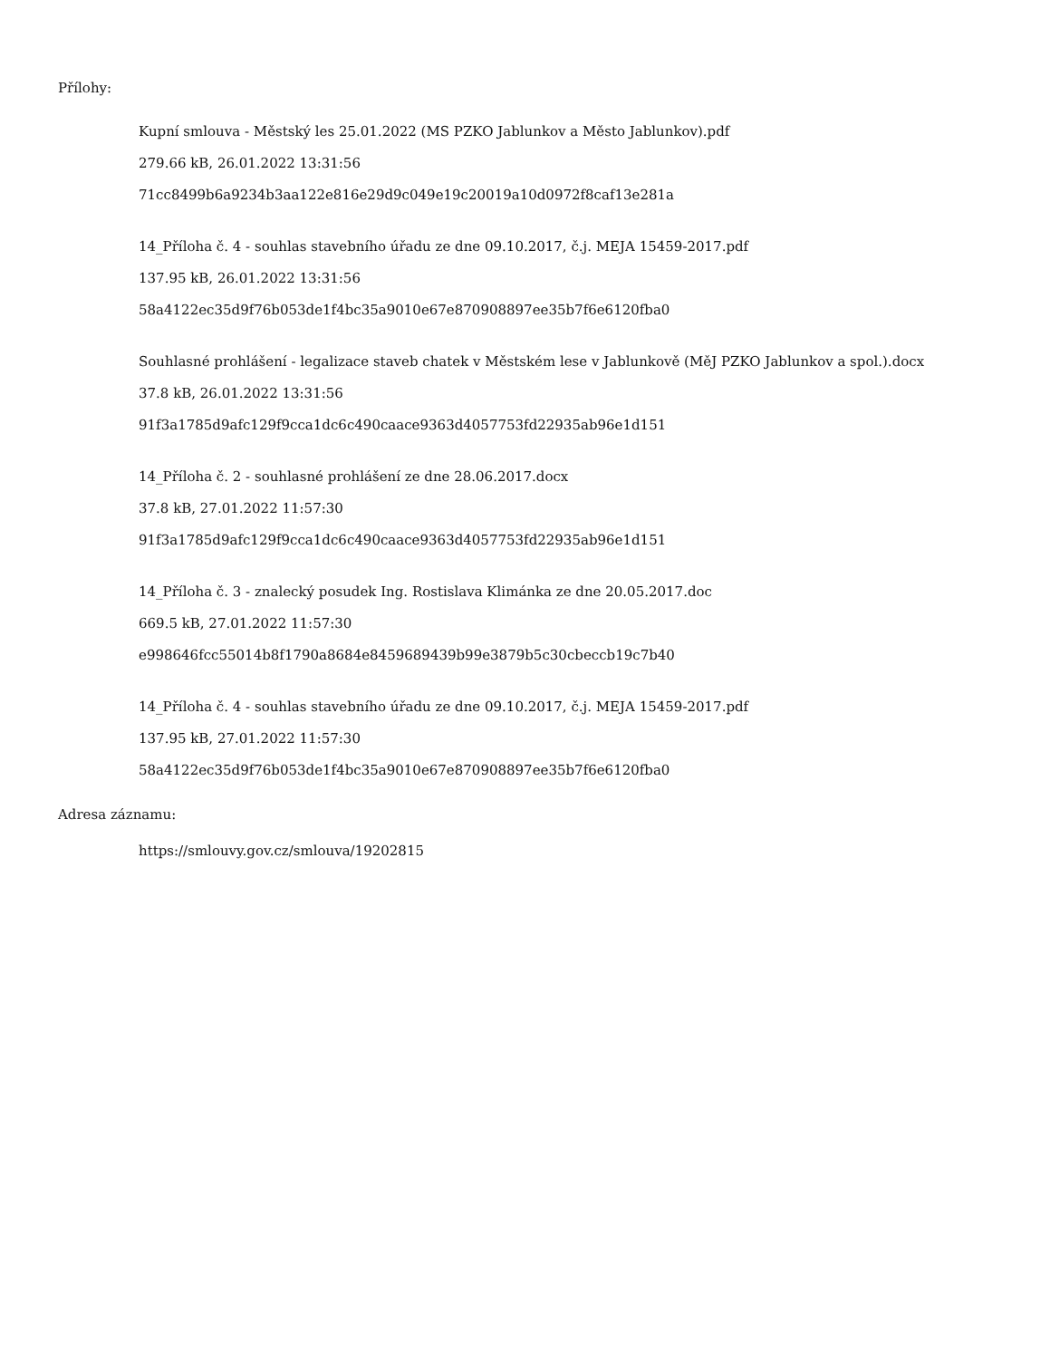Přílohy:
Kupní smlouva - Městský les 25.01.2022 (MS PZKO Jablunkov a Město Jablunkov).pdf
279.66 kB, 26.01.2022 13:31:56
71cc8499b6a9234b3aa122e816e29d9c049e19c20019a10d0972f8caf13e281a
14_Příloha č. 4 - souhlas stavebního úřadu ze dne 09.10.2017, č.j. MEJA 15459-2017.pdf
137.95 kB, 26.01.2022 13:31:56
58a4122ec35d9f76b053de1f4bc35a9010e67e870908897ee35b7f6e6120fba0
Souhlasné prohlášení - legalizace staveb chatek v Městském lese v Jablunkově (MěJ PZKO Jablunkov a spol.).docx
37.8 kB, 26.01.2022 13:31:56
91f3a1785d9afc129f9cca1dc6c490caace9363d4057753fd22935ab96e1d151
14_Příloha č. 2 - souhlasné prohlášení ze dne 28.06.2017.docx
37.8 kB, 27.01.2022 11:57:30
91f3a1785d9afc129f9cca1dc6c490caace9363d4057753fd22935ab96e1d151
14_Příloha č. 3 - znalecký posudek Ing. Rostislava Klimánka ze dne 20.05.2017.doc
669.5 kB, 27.01.2022 11:57:30
e998646fcc55014b8f1790a8684e8459689439b99e3879b5c30cbeccb19c7b40
14_Příloha č. 4 - souhlas stavebního úřadu ze dne 09.10.2017, č.j. MEJA 15459-2017.pdf
137.95 kB, 27.01.2022 11:57:30
58a4122ec35d9f76b053de1f4bc35a9010e67e870908897ee35b7f6e6120fba0
Adresa záznamu:
https://smlouvy.gov.cz/smlouva/19202815